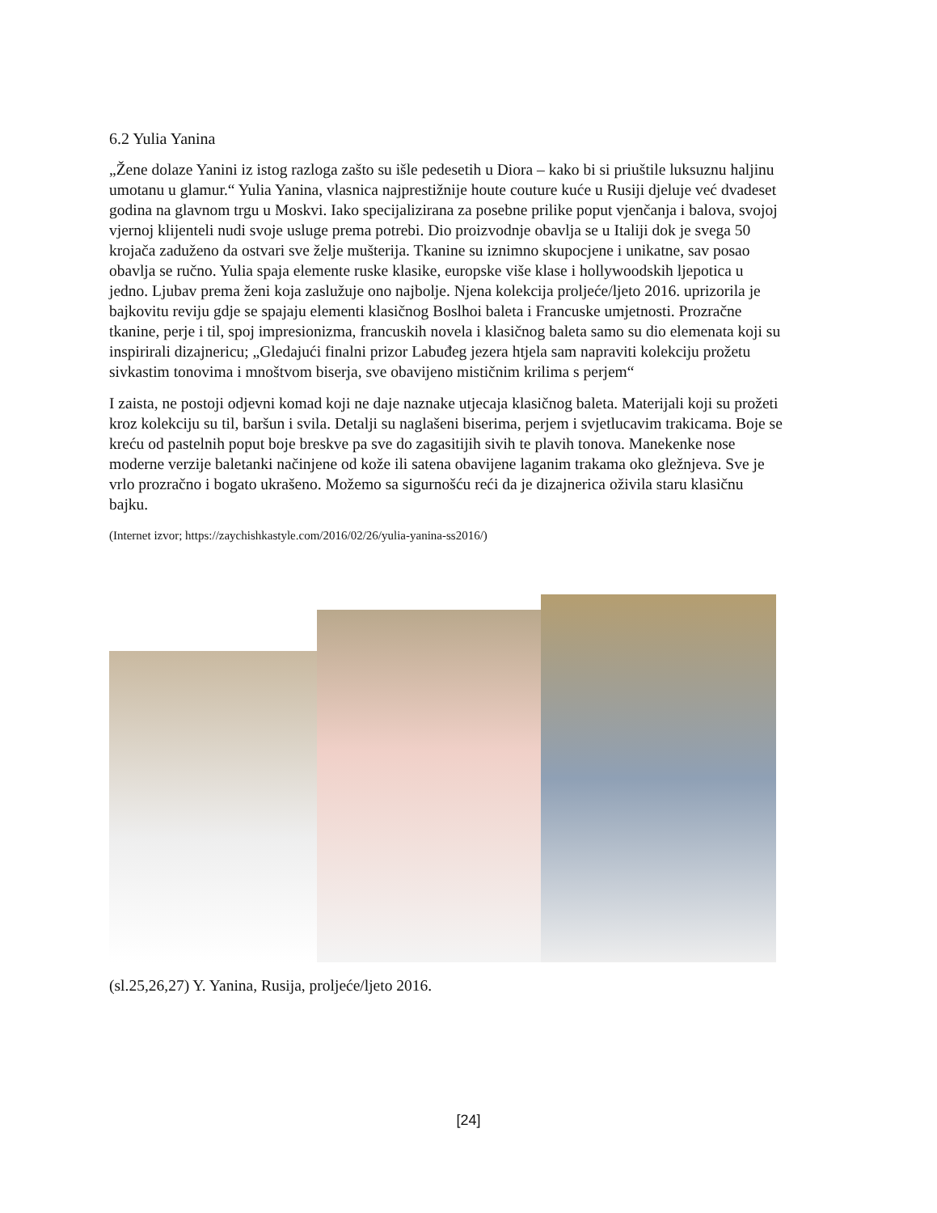6.2 Yulia Yanina
„Žene dolaze Yanini iz istog razloga zašto su išle pedesetih u Diora – kako bi si priuštile luksuznu haljinu umotanu u glamur.“ Yulia Yanina, vlasnica najprestižnije houte couture kuće u Rusiji djeluje već dvadeset godina na glavnom trgu u Moskvi. Iako specijalizirana za posebne prilike poput vjenčanja i balova, svojoj vjernoj klijenteli nudi svoje usluge prema potrebi. Dio proizvodnje obavlja se u Italiji dok je svega 50 krojača zaduženo da ostvari sve želje mušterija. Tkanine su iznimno skupocjene i unikatne, sav posao obavlja se ručno. Yulia spaja elemente ruske klasike, europske više klase i hollywoodskih ljepotica u jedno. Ljubav prema ženi koja zaslužuje ono najbolje. Njena kolekcija proljeće/ljeto 2016. uprizorila je bajkovitu reviju gdje se spajaju elementi klasičnog Boslhoi baleta i Francuske umjetnosti. Prozračne tkanine, perje i til, spoj impresionizma, francuskih novela i klasičnog baleta samo su dio elemenata koji su inspirirali dizajnericu; „Gledajući finalni prizor Labuđeg jezera htjela sam napraviti kolekciju prožetu sivkastim tonovima i mnoštvom biserja, sve obavijeno mističnim krilima s perjem“
I zaista, ne postoji odjevni komad koji ne daje naznake utjecaja klasičnog baleta. Materijali koji su prožeti kroz kolekciju su til, baršun i svila. Detalji su naglašeni biserima, perjem i svjetlucavim trakicama. Boje se kreću od pastelnih poput boje breskve pa sve do zagasitijih sivih te plavih tonova. Manekenke nose moderne verzije baletanki načinjene od kože ili satena obavijene laganim trakama oko gležnjeva. Sve je vrlo prozračno i bogato ukrašeno. Možemo sa sigurnošću reći da je dizajnerica oživila staru klasičnu bajku.
(Internet izvor; https://zaychishkastyle.com/2016/02/26/yulia-yanina-ss2016/)
(sl.25,26,27) Y. Yanina, Rusija, proljeće/ljeto 2016.
[24]